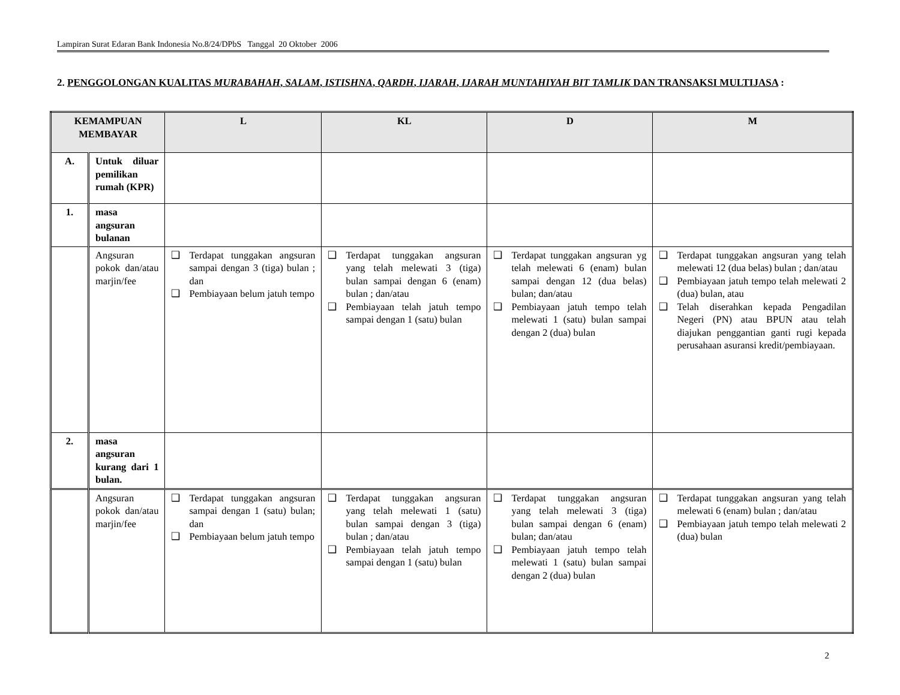Lampiran Surat Edaran Bank Indonesia No.8/24/DPbS Tanggal 20 Oktober 2006
2. PENGGOLONGAN KUALITAS MURABAHAH, SALAM, ISTISHNA, QARDH, IJARAH, IJARAH MUNTAHIYAH BIT TAMLIK DAN TRANSAKSI MULTIJASA :
| KEMAMPUAN MEMBAYAR | | L | KL | D | M |
| --- | --- | --- | --- | --- | --- |
| A. | Untuk diluar pemilikan rumah (KPR) | | | | |
| 1. | masa angsuran bulanan | | | | |
| | Angsuran pokok dan/atau marjin/fee | ❑ Terdapat tunggakan angsuran sampai dengan 3 (tiga) bulan ; dan ❑ Pembiayaan belum jatuh tempo | ❑ Terdapat tunggakan angsuran yang telah melewati 3 (tiga) bulan sampai dengan 6 (enam) bulan ; dan/atau ❑ Pembiayaan telah jatuh tempo sampai dengan 1 (satu) bulan | ❑ Terdapat tunggakan angsuran yg telah melewati 6 (enam) bulan sampai dengan 12 (dua belas) bulan; dan/atau ❑ Pembiayaan jatuh tempo telah melewati 1 (satu) bulan sampai dengan 2 (dua) bulan | ❑ Terdapat tunggakan angsuran yang telah melewati 12 (dua belas) bulan ; dan/atau ❑ Pembiayaan jatuh tempo telah melewati 2 (dua) bulan, atau ❑ Telah diserahkan kepada Pengadilan Negeri (PN) atau BPUN atau telah diajukan penggantian ganti rugi kepada perusahaan asuransi kredit/pembiayaan. |
| 2. | masa angsuran kurang dari 1 bulan. | | | | |
| | Angsuran pokok dan/atau marjin/fee | ❑ Terdapat tunggakan angsuran sampai dengan 1 (satu) bulan; dan ❑ Pembiayaan belum jatuh tempo | ❑ Terdapat tunggakan angsuran yang telah melewati 1 (satu) bulan sampai dengan 3 (tiga) bulan ; dan/atau ❑ Pembiayaan telah jatuh tempo sampai dengan 1 (satu) bulan | ❑ Terdapat tunggakan angsuran yang telah melewati 3 (tiga) bulan sampai dengan 6 (enam) bulan; dan/atau ❑ Pembiayaan jatuh tempo telah melewati 1 (satu) bulan sampai dengan 2 (dua) bulan | ❑ Terdapat tunggakan angsuran yang telah melewati 6 (enam) bulan ; dan/atau ❑ Pembiayaan jatuh tempo telah melewati 2 (dua) bulan |
2